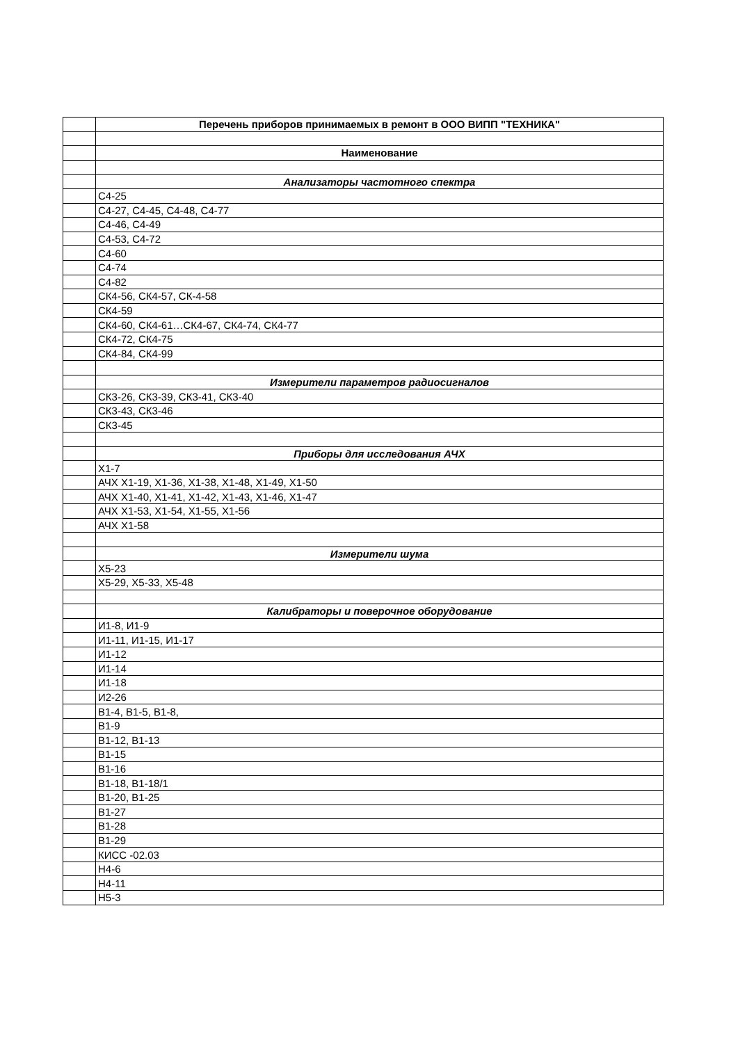| | Перечень приборов принимаемых в ремонт в ООО ВИПП "ТЕХНИКА" |
| | Наименование |
| | Анализаторы частотного спектра |
| | С4-25 |
| | С4-27, С4-45, С4-48, С4-77 |
| | С4-46, С4-49 |
| | С4-53, С4-72 |
| | С4-60 |
| | С4-74 |
| | С4-82 |
| | СК4-56, СК4-57, СК-4-58 |
| | СК4-59 |
| | СК4-60, СК4-61…СК4-67, СК4-74, СК4-77 |
| | СК4-72, СК4-75 |
| | СК4-84, СК4-99 |
| | Измерители параметров радиосигналов |
| | СК3-26, СК3-39, СК3-41, СК3-40 |
| | СК3-43, СК3-46 |
| | СК3-45 |
| | Приборы для исследования АЧХ |
| | Х1-7 |
| | АЧХ Х1-19, Х1-36, Х1-38, Х1-48, Х1-49, Х1-50 |
| | АЧХ Х1-40, Х1-41, Х1-42, Х1-43, Х1-46, Х1-47 |
| | АЧХ Х1-53, Х1-54, Х1-55, Х1-56 |
| | АЧХ Х1-58 |
| | Измерители шума |
| | Х5-23 |
| | Х5-29, Х5-33, Х5-48 |
| | Калибраторы и поверочное оборудование |
| | И1-8, И1-9 |
| | И1-11, И1-15, И1-17 |
| | И1-12 |
| | И1-14 |
| | И1-18 |
| | И2-26 |
| | В1-4, В1-5, В1-8, |
| | В1-9 |
| | В1-12, В1-13 |
| | В1-15 |
| | В1-16 |
| | В1-18, В1-18/1 |
| | В1-20, В1-25 |
| | В1-27 |
| | В1-28 |
| | В1-29 |
| | КИСС -02.03 |
| | Н4-6 |
| | Н4-11 |
| | Н5-3 |